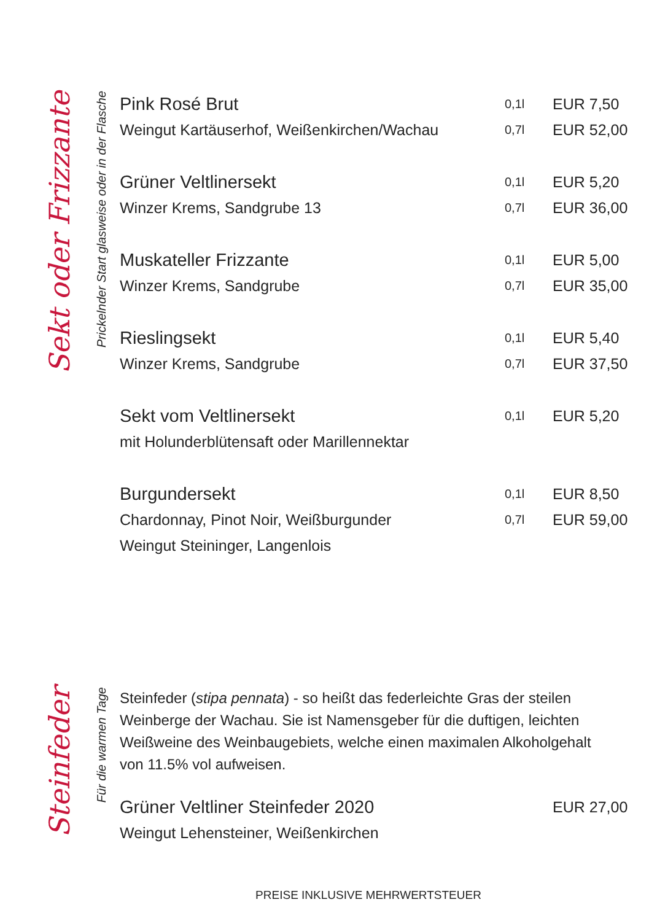Sekt oder Frizzante
Prickelnder Start glasweise oder in der Flasche
| Pink Rosé Brut | 0,1l | EUR 7,50 |
| Weingut Kartäuserhof, Weißenkirchen/Wachau | 0,7l | EUR 52,00 |
| Grüner Veltlinersekt | 0,1l | EUR 5,20 |
| Winzer Krems, Sandgrube 13 | 0,7l | EUR 36,00 |
| Muskateller Frizzante | 0,1l | EUR 5,00 |
| Winzer Krems, Sandgrube | 0,7l | EUR 35,00 |
| Rieslingsekt | 0,1l | EUR 5,40 |
| Winzer Krems, Sandgrube | 0,7l | EUR 37,50 |
| Sekt vom Veltlinersekt | 0,1l | EUR 5,20 |
| mit Holunderblütensaft oder Marillennektar | | |
| Burgundersekt | 0,1l | EUR 8,50 |
| Chardonnay, Pinot Noir, Weißburgunder | 0,7l | EUR 59,00 |
| Weingut Steininger, Langenlois | | |
Steinfeder
Für die warmen Tage
Steinfeder (stipa pennata) - so heißt das federleichte Gras der steilen Weinberge der Wachau. Sie ist Namensgeber für die duftigen, leichten Weißweine des Weinbaugebiets, welche einen maximalen Alkoholgehalt von 11.5% vol aufweisen.
| Grüner Veltliner Steinfeder 2020 | EUR 27,00 |
| Weingut Lehensteiner, Weißenkirchen | |
PREISE INKLUSIVE MEHRWERTSTEUER